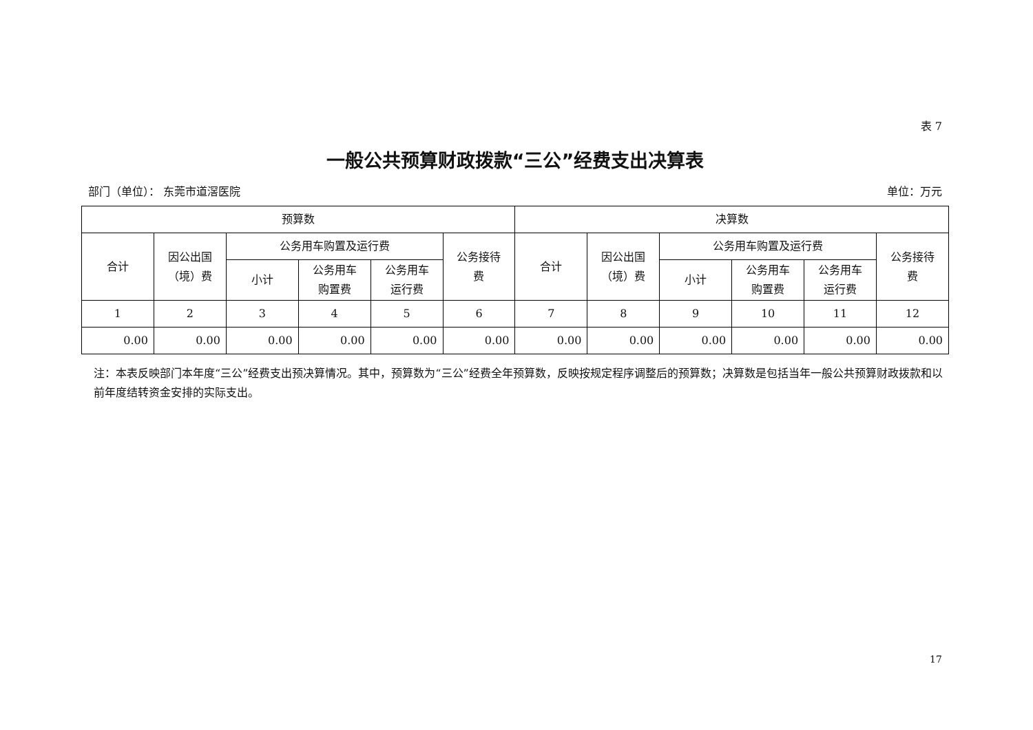表 7
一般公共预算财政拨款“三公”经费支出决算表
部门（单位）： 东莞市道滘医院 单位：万元
| 预算数 | | | | | | 决算数 | | | | | |
| --- | --- | --- | --- | --- | --- | --- | --- | --- | --- | --- | --- |
| 合计 | 因公出国 （境）费 | 公务用车购置及运行费 | | | 公务接待 费 | 合计 | 因公出国 （境）费 | 公务用车购置及运行费 | | | 公务接待 费 |
| | | 小计 | 公务用车 购置费 | 公务用车 运行费 | | | | 小计 | 公务用车 购置费 | 公务用车 运行费 | |
| 1 | 2 | 3 | 4 | 5 | 6 | 7 | 8 | 9 | 10 | 11 | 12 |
| 0.00 | 0.00 | 0.00 | 0.00 | 0.00 | 0.00 | 0.00 | 0.00 | 0.00 | 0.00 | 0.00 | 0.00 |
注：本表反映部门本年度“三公”经费支出预决算情况。其中，预算数为“三公”经费全年预算数，反映按规定程序调整后的预算数；决算数是包括当年一般公共预算财政拨款和以前年度结转资金安排的实际支出。
17